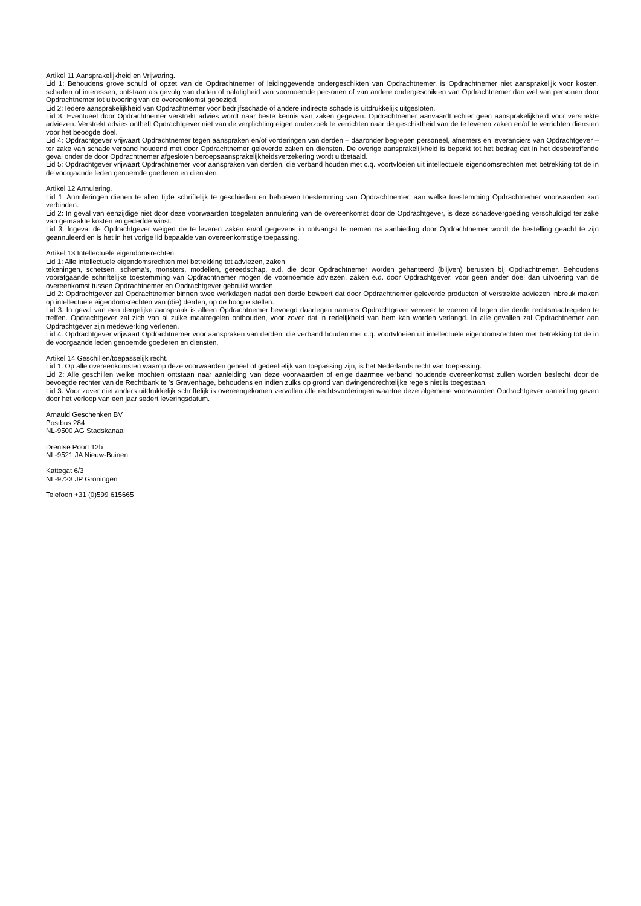Artikel 11 Aansprakelijkheid en Vrijwaring.
Lid 1: Behoudens grove schuld of opzet van de Opdrachtnemer of leidinggevende ondergeschikten van Opdrachtnemer, is Opdrachtnemer niet aansprakelijk voor kosten, schaden of interessen, ontstaan als gevolg van daden of nalatigheid van voornoemde personen of van andere ondergeschikten van Opdrachtnemer dan wel van personen door Opdrachtnemer tot uitvoering van de overeenkomst gebezigd.
Lid 2: Iedere aansprakelijkheid van Opdrachtnemer voor bedrijfsschade of andere indirecte schade is uitdrukkelijk uitgesloten.
Lid 3: Eventueel door Opdrachtnemer verstrekt advies wordt naar beste kennis van zaken gegeven. Opdrachtnemer aanvaardt echter geen aansprakelijkheid voor verstrekte adviezen. Verstrekt advies ontheft Opdrachtgever niet van de verplichting eigen onderzoek te verrichten naar de geschiktheid van de te leveren zaken en/of te verrichten diensten voor het beoogde doel.
Lid 4: Opdrachtgever vrijwaart Opdrachtnemer tegen aanspraken en/of vorderingen van derden – daaronder begrepen personeel, afnemers en leveranciers van Opdrachtgever – ter zake van schade verband houdend met door Opdrachtnemer geleverde zaken en diensten. De overige aansprakelijkheid is beperkt tot het bedrag dat in het desbetreffende geval onder de door Opdrachtnemer afgesloten beroepsaansprakelijkheidsverzekering wordt uitbetaald.
Lid 5: Opdrachtgever vrijwaart Opdrachtnemer voor aanspraken van derden, die verband houden met c.q. voortvloeien uit intellectuele eigendomsrechten met betrekking tot de in de voorgaande leden genoemde goederen en diensten.
Artikel 12 Annulering.
Lid 1: Annuleringen dienen te allen tijde schriftelijk te geschieden en behoeven toestemming van Opdrachtnemer, aan welke toestemming Opdrachtnemer voorwaarden kan verbinden.
Lid 2: In geval van eenzijdige niet door deze voorwaarden toegelaten annulering van de overeenkomst door de Opdrachtgever, is deze schadevergoeding verschuldigd ter zake van gemaakte kosten en gederfde winst.
Lid 3: Ingeval de Opdrachtgever weigert de te leveren zaken en/of gegevens in ontvangst te nemen na aanbieding door Opdrachtnemer wordt de bestelling geacht te zijn geannuleerd en is het in het vorige lid bepaalde van overeenkomstige toepassing.
Artikel 13 Intellectuele eigendomsrechten.
Lid 1: Alle intellectuele eigendomsrechten met betrekking tot adviezen, zaken
tekeningen, schetsen, schema's, monsters, modellen, gereedschap, e.d. die door Opdrachtnemer worden gehanteerd (blijven) berusten bij Opdrachtnemer. Behoudens voorafgaande schriftelijke toestemming van Opdrachtnemer mogen de voornoemde adviezen, zaken e.d. door Opdrachtgever, voor geen ander doel dan uitvoering van de overeenkomst tussen Opdrachtnemer en Opdrachtgever gebruikt worden.
Lid 2: Opdrachtgever zal Opdrachtnemer binnen twee werkdagen nadat een derde beweert dat door Opdrachtnemer geleverde producten of verstrekte adviezen inbreuk maken op intellectuele eigendomsrechten van (die) derden, op de hoogte stellen.
Lid 3: In geval van een dergelijke aanspraak is alleen Opdrachtnemer bevoegd daartegen namens Opdrachtgever verweer te voeren of tegen die derde rechtsmaatregelen te treffen. Opdrachtgever zal zich van al zulke maatregelen onthouden, voor zover dat in redelijkheid van hem kan worden verlangd. In alle gevallen zal Opdrachtnemer aan Opdrachtgever zijn medewerking verlenen.
Lid 4: Opdrachtgever vrijwaart Opdrachtnemer voor aanspraken van derden, die verband houden met c.q. voortvloeien uit intellectuele eigendomsrechten met betrekking tot de in de voorgaande leden genoemde goederen en diensten.
Artikel 14 Geschillen/toepasselijk recht.
Lid 1: Op alle overeenkomsten waarop deze voorwaarden geheel of gedeeltelijk van toepassing zijn, is het Nederlands recht van toepassing.
Lid 2: Alle geschillen welke mochten ontstaan naar aanleiding van deze voorwaarden of enige daarmee verband houdende overeenkomst zullen worden beslecht door de bevoegde rechter van de Rechtbank te ’s Gravenhage, behoudens en indien zulks op grond van dwingendrechtelijke regels niet is toegestaan.
Lid 3: Voor zover niet anders uitdrukkelijk schriftelijk is overeengekomen vervallen alle rechtsvorderingen waartoe deze algemene voorwaarden Opdrachtgever aanleiding geven door het verloop van een jaar sedert leveringsdatum.
Arnauld Geschenken BV
Postbus 284
NL-9500 AG Stadskanaal
Drentse Poort 12b
NL-9521 JA Nieuw-Buinen
Kattegat 6/3
NL-9723 JP Groningen
Telefoon +31 (0)599 615665